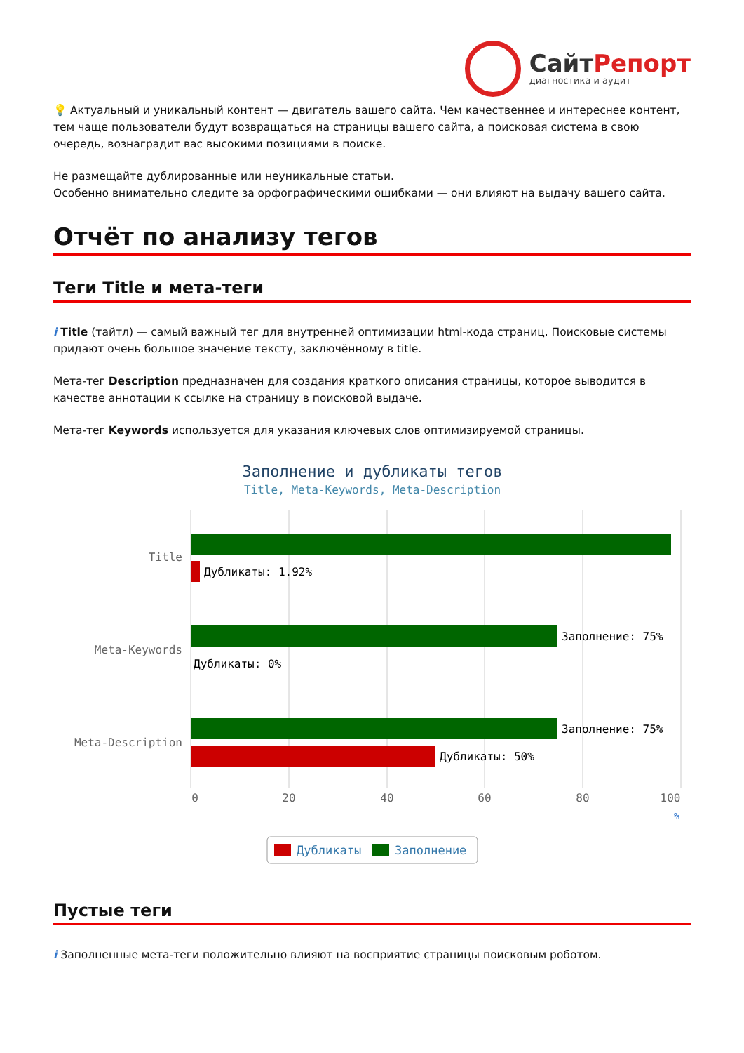СайтРепорт
диагностика и аудит
💡 Актуальный и уникальный контент — двигатель вашего сайта. Чем качественнее и интереснее контент, тем чаще пользователи будут возвращаться на страницы вашего сайта, а поисковая система в свою очередь, вознаградит вас высокими позициями в поиске.
Не размещайте дублированные или неуникальные статьи.
Особенно внимательно следите за орфографическими ошибками — они влияют на выдачу вашего сайта.
Отчёт по анализу тегов
Теги Title и мета-теги
i Title (тайтл) — самый важный тег для внутренней оптимизации html-кода страниц. Поисковые системы придают очень большое значение тексту, заключённому в title.
Мета-тег Description предназначен для создания краткого описания страницы, которое выводится в качестве аннотации к ссылке на страницу в поисковой выдаче.
Мета-тег Keywords используется для указания ключевых слов оптимизируемой страницы.
Заполнение и дубликаты тегов
Title, Meta-Keywords, Meta-Description
Title
Meta-Keywords
Meta-Description
Дубликаты: 1.92%
Заполнение: 75%
Дубликаты: 0%
Заполнение: 75%
Дубликаты: 50%
0
20
40
60
80
100
%
Дубликаты
Заполнение
Пустые теги
i Заполненные мета-теги положительно влияют на восприятие страницы поисковым роботом.